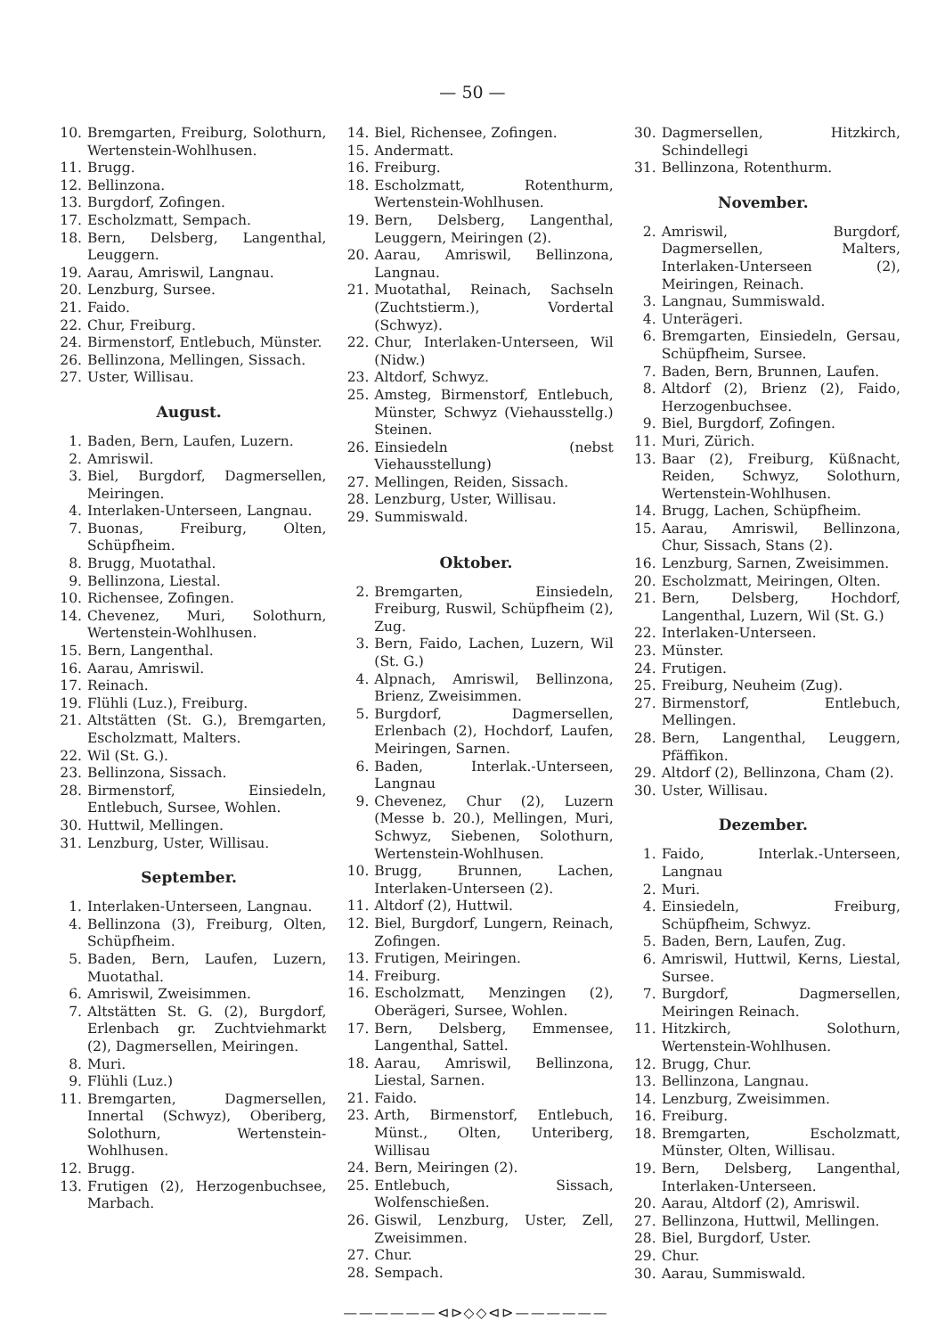— 50 —
10. Bremgarten, Freiburg, Solothurn, Wertenstein-Wohlhusen.
11. Brugg.
12. Bellinzona.
13. Burgdorf, Zofingen.
17. Escholzmatt, Sempach.
18. Bern, Delsberg, Langenthal, Leuggern.
19. Aarau, Amriswil, Langnau.
20. Lenzburg, Sursee.
21. Faido.
22. Chur, Freiburg.
24. Birmenstorf, Entlebuch, Münster.
26. Bellinzona, Mellingen, Sissach.
27. Uster, Willisau.
August.
1. Baden, Bern, Laufen, Luzern.
2. Amriswil.
3. Biel, Burgdorf, Dagmersellen, Meiringen.
4. Interlaken-Unterseen, Langnau.
7. Buonas, Freiburg, Olten, Schüpfheim.
8. Brugg, Muotathal.
9. Bellinzona, Liestal.
10. Richensee, Zofingen.
14. Chevenez, Muri, Solothurn, Wertenstein-Wohlhusen.
15. Bern, Langenthal.
16. Aarau, Amriswil.
17. Reinach.
19. Flühli (Luz.), Freiburg.
21. Altstätten (St. G.), Bremgarten, Escholzmatt, Malters.
22. Wil (St. G.).
23. Bellinzona, Sissach.
28. Birmenstorf, Einsiedeln, Entlebuch, Sursee, Wohlen.
30. Huttwil, Mellingen.
31. Lenzburg, Uster, Willisau.
September.
1. Interlaken-Unterseen, Langnau.
4. Bellinzona (3), Freiburg, Olten, Schüpfheim.
5. Baden, Bern, Laufen, Luzern, Muotathal.
6. Amriswil, Zweisimmen.
7. Altstätten St. G. (2), Burgdorf, Erlenbach gr. Zuchtviehmarkt (2), Dagmersellen, Meiringen.
8. Muri.
9. Flühli (Luz.)
11. Bremgarten, Dagmersellen, Innertal (Schwyz), Oberiberg, Solothurn, Wertenstein-Wohlhusen.
12. Brugg.
13. Frutigen (2), Herzogenbuchsee, Marbach.
14. Biel, Richensee, Zofingen.
15. Andermatt.
16. Freiburg.
18. Escholzmatt, Rotenthurm, Wertenstein-Wohlhusen.
19. Bern, Delsberg, Langenthal, Leuggern, Meiringen (2).
20. Aarau, Amriswil, Bellinzona, Langnau.
21. Muotathal, Reinach, Sachseln (Zuchtstierm.), Vordertal (Schwyz).
22. Chur, Interlaken-Unterseen, Wil (Nidw.)
23. Altdorf, Schwyz.
25. Amsteg, Birmenstorf, Entlebuch, Münster, Schwyz (Viehausstellg.) Steinen.
26. Einsiedeln (nebst Viehausstellung)
27. Mellingen, Reiden, Sissach.
28. Lenzburg, Uster, Willisau.
29. Summiswald.
Oktober.
2. Bremgarten, Einsiedeln, Freiburg, Ruswil, Schüpfheim (2), Zug.
3. Bern, Faido, Lachen, Luzern, Wil (St. G.)
4. Alpnach, Amriswil, Bellinzona, Brienz, Zweisimmen.
5. Burgdorf, Dagmersellen, Erlenbach (2), Hochdorf, Laufen, Meiringen, Sarnen.
6. Baden, Interlak.-Unterseen, Langnau
9. Chevenez, Chur (2), Luzern (Messe b. 20.), Mellingen, Muri, Schwyz, Siebenen, Solothurn, Wertenstein-Wohlhusen.
10. Brugg, Brunnen, Lachen, Interlaken-Unterseen (2).
11. Altdorf (2), Huttwil.
12. Biel, Burgdorf, Lungern, Reinach, Zofingen.
13. Frutigen, Meiringen.
14. Freiburg.
16. Escholzmatt, Menzingen (2), Oberägeri, Sursee, Wohlen.
17. Bern, Delsberg, Emmensee, Langenthal, Sattel.
18. Aarau, Amriswil, Bellinzona, Liestal, Sarnen.
21. Faido.
23. Arth, Birmenstorf, Entlebuch, Münst., Olten, Unteriberg, Willisau
24. Bern, Meiringen (2).
25. Entlebuch, Sissach, Wolfenschießen.
26. Giswil, Lenzburg, Uster, Zell, Zweisimmen.
27. Chur.
28. Sempach.
——————⊲⊳◇◇⊲⊳——————
30. Dagmersellen, Hitzkirch, Schindellegi
31. Bellinzona, Rotenthurm.
November.
2. Amriswil, Burgdorf, Dagmersellen, Malters, Interlaken-Unterseen (2), Meiringen, Reinach.
3. Langnau, Summiswald.
4. Unterägeri.
6. Bremgarten, Einsiedeln, Gersau, Schüpfheim, Sursee.
7. Baden, Bern, Brunnen, Laufen.
8. Altdorf (2), Brienz (2), Faido, Herzogenbuchsee.
9. Biel, Burgdorf, Zofingen.
11. Muri, Zürich.
13. Baar (2), Freiburg, Küßnacht, Reiden, Schwyz, Solothurn, Wertenstein-Wohlhusen.
14. Brugg, Lachen, Schüpfheim.
15. Aarau, Amriswil, Bellinzona, Chur, Sissach, Stans (2).
16. Lenzburg, Sarnen, Zweisimmen.
20. Escholzmatt, Meiringen, Olten.
21. Bern, Delsberg, Hochdorf, Langenthal, Luzern, Wil (St. G.)
22. Interlaken-Unterseen.
23. Münster.
24. Frutigen.
25. Freiburg, Neuheim (Zug).
27. Birmenstorf, Entlebuch, Mellingen.
28. Bern, Langenthal, Leuggern, Pfäffikon.
29. Altdorf (2), Bellinzona, Cham (2).
30. Uster, Willisau.
Dezember.
1. Faido, Interlak.-Unterseen, Langnau
2. Muri.
4. Einsiedeln, Freiburg, Schüpfheim, Schwyz.
5. Baden, Bern, Laufen, Zug.
6. Amriswil, Huttwil, Kerns, Liestal, Sursee.
7. Burgdorf, Dagmersellen, Meiringen Reinach.
11. Hitzkirch, Solothurn, Wertenstein-Wohlhusen.
12. Brugg, Chur.
13. Bellinzona, Langnau.
14. Lenzburg, Zweisimmen.
16. Freiburg.
18. Bremgarten, Escholzmatt, Münster, Olten, Willisau.
19. Bern, Delsberg, Langenthal, Interlaken-Unterseen.
20. Aarau, Altdorf (2), Amriswil.
27. Bellinzona, Huttwil, Mellingen.
28. Biel, Burgdorf, Uster.
29. Chur.
30. Aarau, Summiswald.